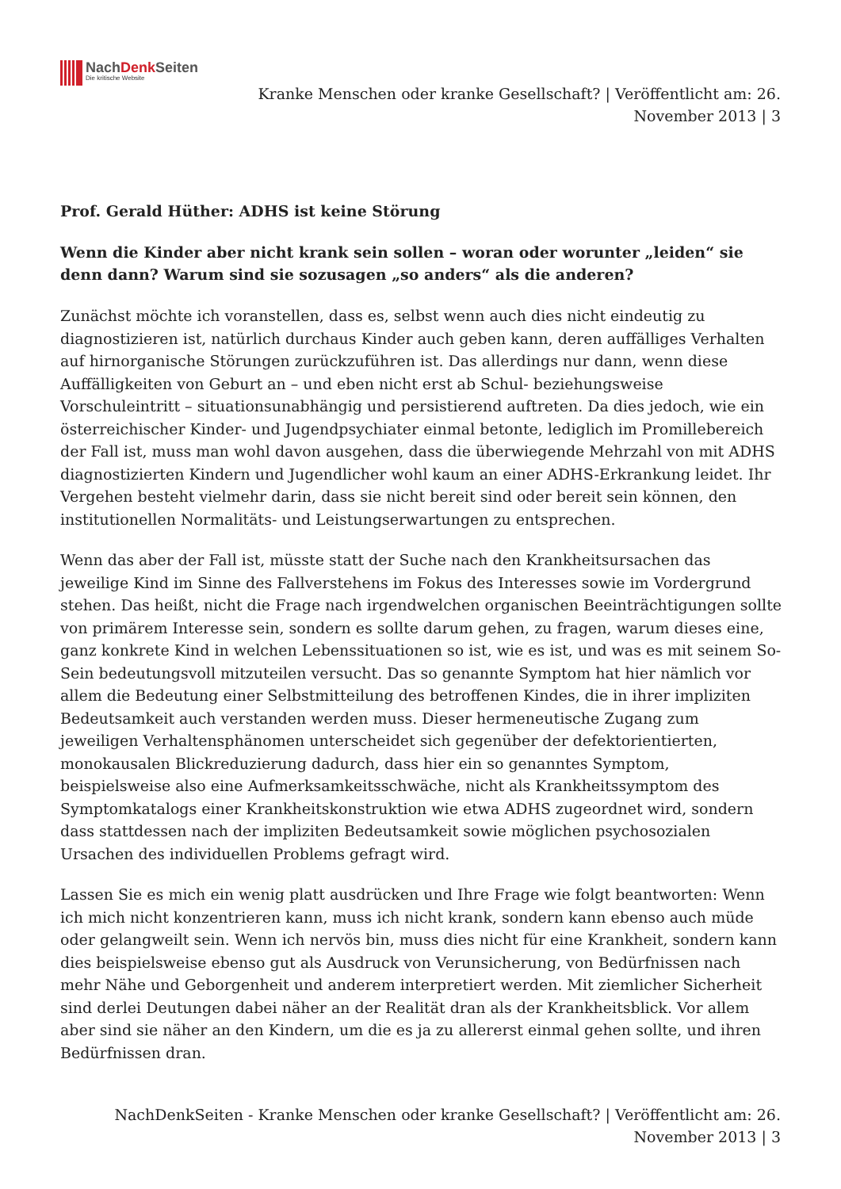NachDenk Seiten
Die kritische Website
Kranke Menschen oder kranke Gesellschaft? | Veröffentlicht am: 26. November 2013 | 3
Prof. Gerald Hüther: ADHS ist keine Störung
Wenn die Kinder aber nicht krank sein sollen – woran oder worunter „leiden“ sie denn dann? Warum sind sie sozusagen „so anders“ als die anderen?
Zunächst möchte ich voranstellen, dass es, selbst wenn auch dies nicht eindeutig zu diagnostizieren ist, natürlich durchaus Kinder auch geben kann, deren auffälliges Verhalten auf hirnorganische Störungen zurückzuführen ist. Das allerdings nur dann, wenn diese Auffälligkeiten von Geburt an – und eben nicht erst ab Schul- beziehungsweise Vorschuleintritt – situationsunabhängig und persistierend auftreten. Da dies jedoch, wie ein österreichischer Kinder- und Jugendpsychiater einmal betonte, lediglich im Promillebereich der Fall ist, muss man wohl davon ausgehen, dass die überwiegende Mehrzahl von mit ADHS diagnostizierten Kindern und Jugendlicher wohl kaum an einer ADHS-Erkrankung leidet. Ihr Vergehen besteht vielmehr darin, dass sie nicht bereit sind oder bereit sein können, den institutionellen Normalitäts- und Leistungserwartungen zu entsprechen.
Wenn das aber der Fall ist, müsste statt der Suche nach den Krankheitsursachen das jeweilige Kind im Sinne des Fallverstehens im Fokus des Interesses sowie im Vordergrund stehen. Das heißt, nicht die Frage nach irgendwelchen organischen Beeinträchtigungen sollte von primärem Interesse sein, sondern es sollte darum gehen, zu fragen, warum dieses eine, ganz konkrete Kind in welchen Lebenssituationen so ist, wie es ist, und was es mit seinem So-Sein bedeutungsvoll mitzuteilen versucht. Das so genannte Symptom hat hier nämlich vor allem die Bedeutung einer Selbstmitteilung des betroffenen Kindes, die in ihrer impliziten Bedeutsamkeit auch verstanden werden muss. Dieser hermeneutische Zugang zum jeweiligen Verhaltensphänomen unterscheidet sich gegenüber der defektorientierten, monokausalen Blickreduzierung dadurch, dass hier ein so genanntes Symptom, beispielsweise also eine Aufmerksamkeitsschwäche, nicht als Krankheitssymptom des Symptomkatalogs einer Krankheitskonstruktion wie etwa ADHS zugeordnet wird, sondern dass stattdessen nach der impliziten Bedeutsamkeit sowie möglichen psychosozialen Ursachen des individuellen Problems gefragt wird.
Lassen Sie es mich ein wenig platt ausdrücken und Ihre Frage wie folgt beantworten: Wenn ich mich nicht konzentrieren kann, muss ich nicht krank, sondern kann ebenso auch müde oder gelangweilt sein. Wenn ich nervös bin, muss dies nicht für eine Krankheit, sondern kann dies beispielsweise ebenso gut als Ausdruck von Verunsicherung, von Bedürfnissen nach mehr Nähe und Geborgenheit und anderem interpretiert werden. Mit ziemlicher Sicherheit sind derlei Deutungen dabei näher an der Realität dran als der Krankheitsblick. Vor allem aber sind sie näher an den Kindern, um die es ja zu allererst einmal gehen sollte, und ihren Bedürfnissen dran.
NachDenkSeiten - Kranke Menschen oder kranke Gesellschaft? | Veröffentlicht am: 26. November 2013 | 3